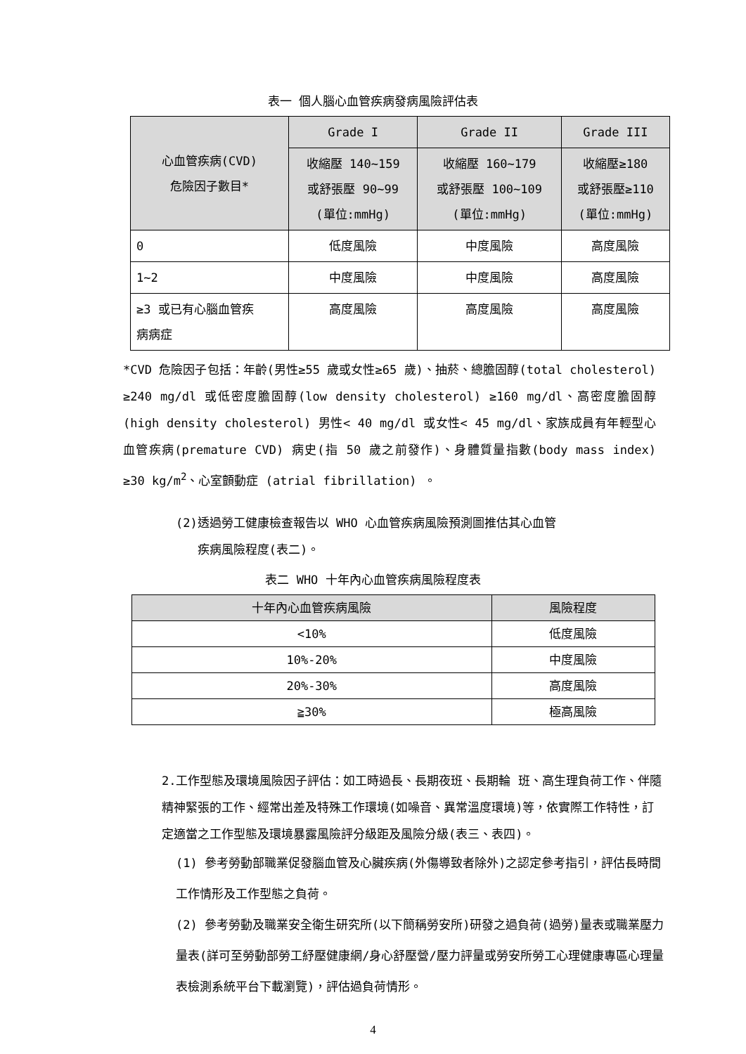表一 個人腦心血管疾病發病風險評估表
| 心血管疾病(CVD) 危險因子數目* | Grade I | Grade II | Grade III |
| --- | --- | --- | --- |
| | 收縮壓 140~159 或舒張壓 90~99 (單位:mmHg) | 收縮壓 160~179 或舒張壓 100~109 (單位:mmHg) | 收縮壓≥180 或舒張壓≥110 (單位:mmHg) |
| 0 | 低度風險 | 中度風險 | 高度風險 |
| 1~2 | 中度風險 | 中度風險 | 高度風險 |
| ≥3 或已有心腦血管疾 病病症 | 高度風險 | 高度風險 | 高度風險 |
*CVD 危險因子包括：年齡(男性≥55 歲或女性≥65 歲)、抽菸、總膽固醇(total cholesterol) ≥240 mg/dl 或低密度膽固醇(low density cholesterol) ≥160 mg/dl、高密度膽固醇(high density cholesterol) 男性< 40 mg/dl 或女性< 45 mg/dl、家族成員有年輕型心血管疾病(premature CVD) 病史(指 50 歲之前發作)、身體質量指數(body mass index) ≥30 kg/m<sup>2</sup>、心室顫動症 (atrial fibrillation) 。
(2)透過勞工健康檢查報告以 WHO 心血管疾病風險預測圖推估其心血管
疾病風險程度(表二)。
表二 WHO 十年內心血管疾病風險程度表
| 十年內心血管疾病風險 | 風險程度 |
| --- | --- |
| <10% | 低度風險 |
| 10%-20% | 中度風險 |
| 20%-30% | 高度風險 |
| ≧30% | 極高風險 |
2.工作型態及環境風險因子評估：如工時過長、長期夜班、長期輪 班、高生理負荷工作、伴隨精神緊張的工作、經常出差及特殊工作環境(如噪音、異常溫度環境)等，依實際工作特性，訂定適當之工作型態及環境暴露風險評分級距及風險分級(表三、表四)。
(1) 參考勞動部職業促發腦血管及心臟疾病(外傷導致者除外)之認定參考指引，評估長時間工作情形及工作型態之負荷。
(2) 參考勞動及職業安全衛生研究所(以下簡稱勞安所)研發之過負荷(過勞)量表或職業壓力量表(詳可至勞動部勞工紓壓健康網/身心舒壓營/壓力評量或勞安所勞工心理健康專區心理量表檢測系統平台下載瀏覽)，評估過負荷情形。
4